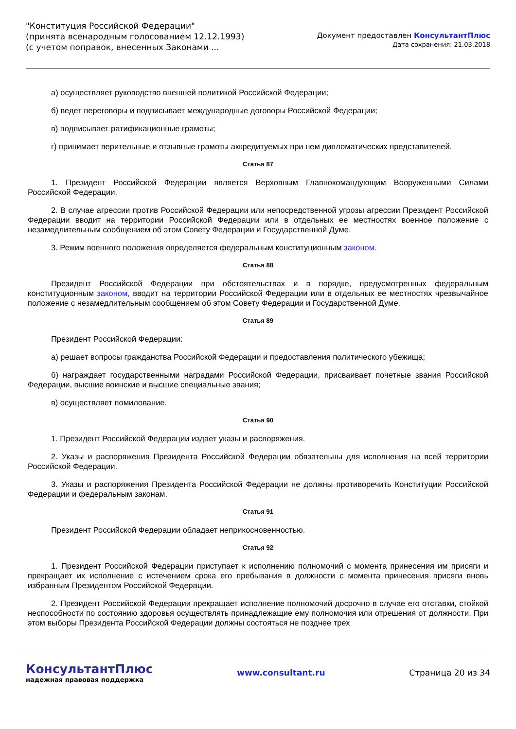"Конституция Российской Федерации"
(принята всенародным голосованием 12.12.1993)
(с учетом поправок, внесенных Законами ...
Документ предоставлен КонсультантПлюс
Дата сохранения: 21.03.2018
а) осуществляет руководство внешней политикой Российской Федерации;
б) ведет переговоры и подписывает международные договоры Российской Федерации;
в) подписывает ратификационные грамоты;
г) принимает верительные и отзывные грамоты аккредитуемых при нем дипломатических представителей.
Статья 87
1. Президент Российской Федерации является Верховным Главнокомандующим Вооруженными Силами Российской Федерации.
2. В случае агрессии против Российской Федерации или непосредственной угрозы агрессии Президент Российской Федерации вводит на территории Российской Федерации или в отдельных ее местностях военное положение с незамедлительным сообщением об этом Совету Федерации и Государственной Думе.
3. Режим военного положения определяется федеральным конституционным законом.
Статья 88
Президент Российской Федерации при обстоятельствах и в порядке, предусмотренных федеральным конституционным законом, вводит на территории Российской Федерации или в отдельных ее местностях чрезвычайное положение с незамедлительным сообщением об этом Совету Федерации и Государственной Думе.
Статья 89
Президент Российской Федерации:
а) решает вопросы гражданства Российской Федерации и предоставления политического убежища;
б) награждает государственными наградами Российской Федерации, присваивает почетные звания Российской Федерации, высшие воинские и высшие специальные звания;
в) осуществляет помилование.
Статья 90
1. Президент Российской Федерации издает указы и распоряжения.
2. Указы и распоряжения Президента Российской Федерации обязательны для исполнения на всей территории Российской Федерации.
3. Указы и распоряжения Президента Российской Федерации не должны противоречить Конституции Российской Федерации и федеральным законам.
Статья 91
Президент Российской Федерации обладает неприкосновенностью.
Статья 92
1. Президент Российской Федерации приступает к исполнению полномочий с момента принесения им присяги и прекращает их исполнение с истечением срока его пребывания в должности с момента принесения присяги вновь избранным Президентом Российской Федерации.
2. Президент Российской Федерации прекращает исполнение полномочий досрочно в случае его отставки, стойкой неспособности по состоянию здоровья осуществлять принадлежащие ему полномочия или отрешения от должности. При этом выборы Президента Российской Федерации должны состояться не позднее трех
КонсультантПлюс
надежная правовая поддержка
www.consultant.ru Страница 20 из 34